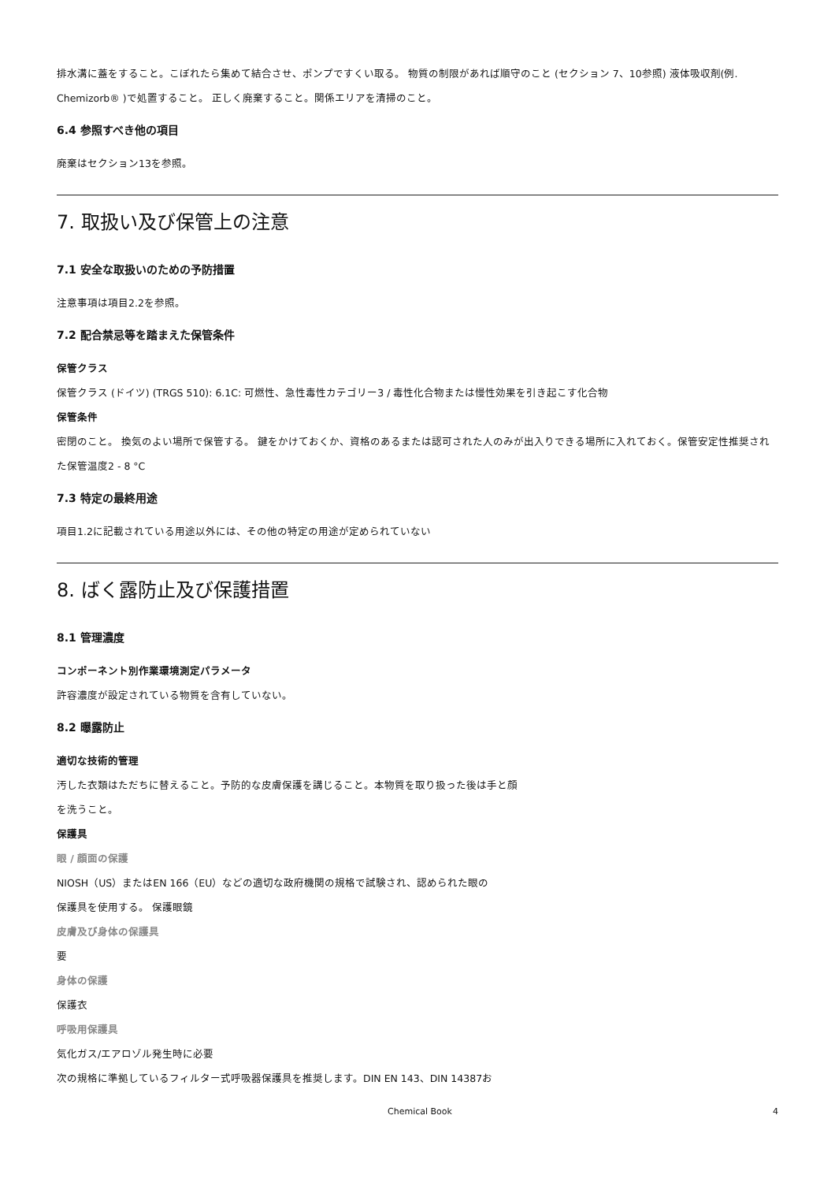排水溝に蓋をすること。こぼれたら集めて結合させ、ポンプですくい取る。 物質の制限があれば順守のこと (セクション 7、10参照) 液体吸収剤(例. Chemizorb® )で処置すること。 正しく廃棄すること。関係エリアを清掃のこと。
6.4 参照すべき他の項目
廃棄はセクション13を参照。
7. 取扱い及び保管上の注意
7.1 安全な取扱いのための予防措置
注意事項は項目2.2を参照。
7.2 配合禁忌等を踏まえた保管条件
保管クラス
保管クラス (ドイツ) (TRGS 510): 6.1C: 可燃性、急性毒性カテゴリー3 / 毒性化合物または慢性効果を引き起こす化合物
保管条件
密閉のこと。 換気のよい場所で保管する。 鍵をかけておくか、資格のあるまたは認可された人のみが出入りできる場所に入れておく。保管安定性推奨された保管温度2 - 8 °C
7.3 特定の最終用途
項目1.2に記載されている用途以外には、その他の特定の用途が定められていない
8. ばく露防止及び保護措置
8.1 管理濃度
コンポーネント別作業環境測定パラメータ
許容濃度が設定されている物質を含有していない。
8.2 曝露防止
適切な技術的管理
汚した衣類はただちに替えること。予防的な皮膚保護を講じること。本物質を取り扱った後は手と顔
を洗うこと。
保護具
眼 / 顔面の保護
NIOSH（US）またはEN 166（EU）などの適切な政府機関の規格で試験され、認められた眼の
保護具を使用する。 保護眼鏡
皮膚及び身体の保護具
要
身体の保護
保護衣
呼吸用保護具
気化ガス/エアロゾル発生時に必要
次の規格に準拠しているフィルター式呼吸器保護具を推奨します。DIN EN 143、DIN 14387お
Chemical Book 4